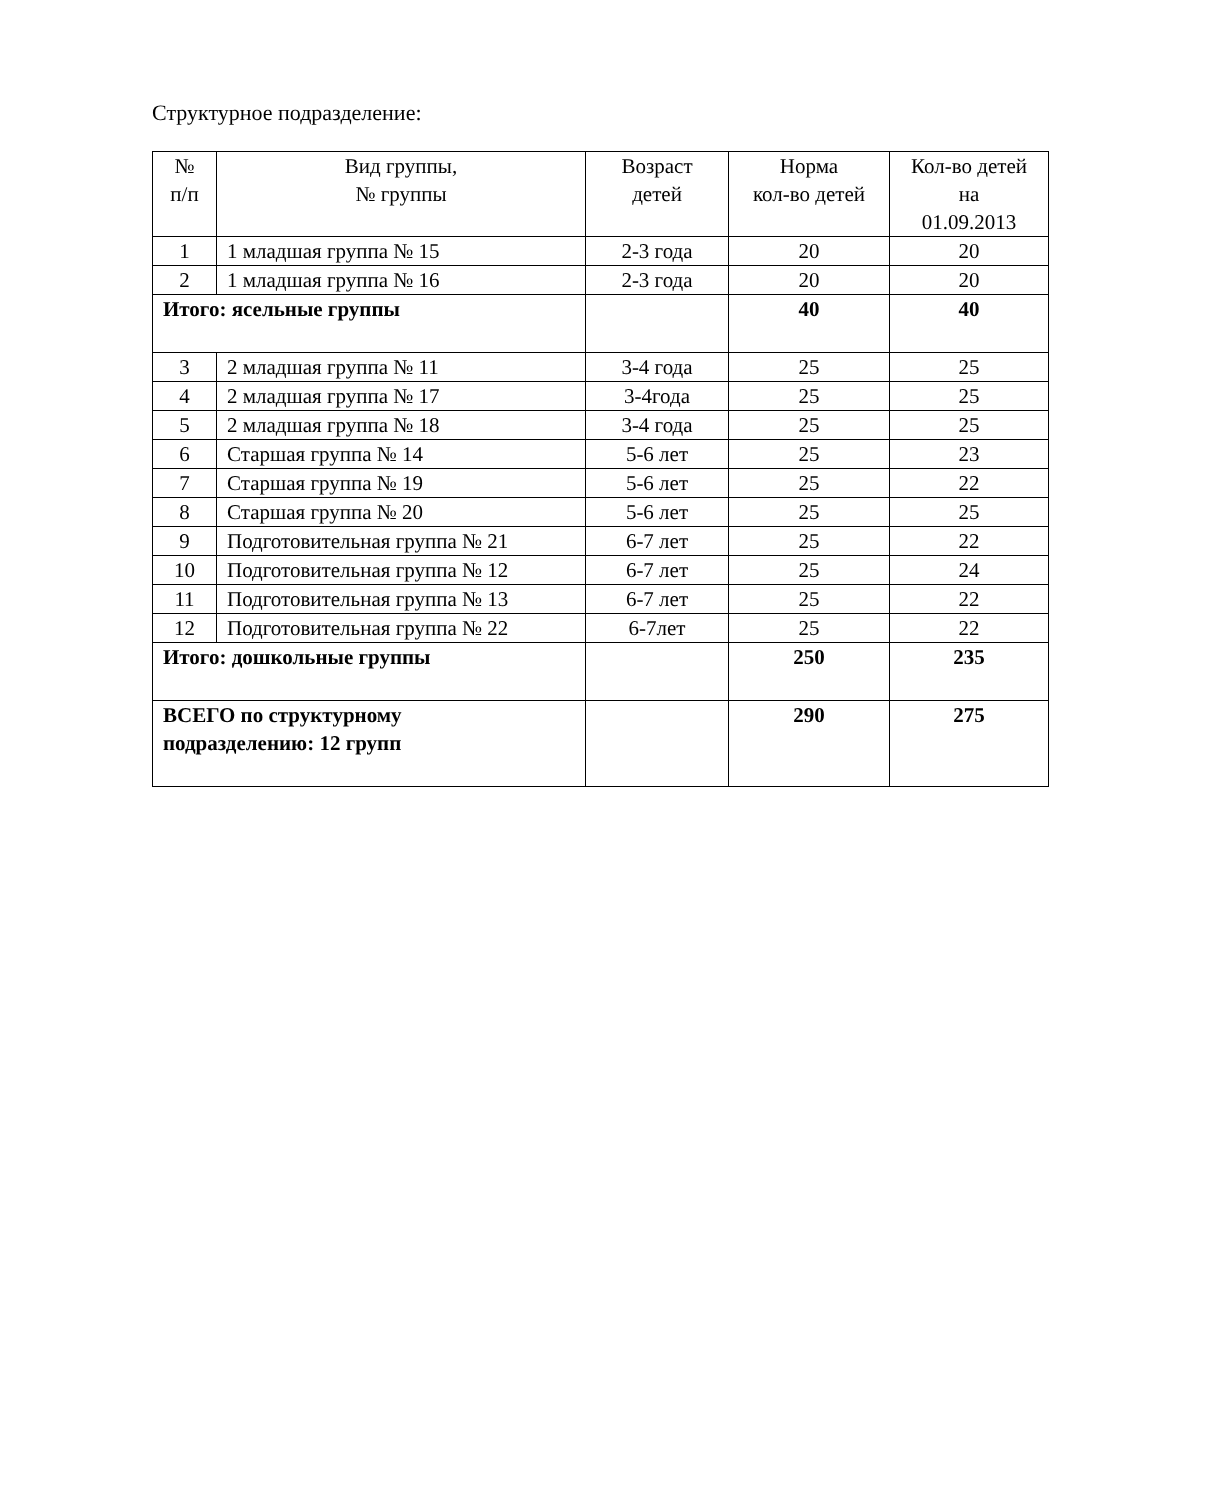Структурное подразделение:
| № п/п | Вид группы, № группы | Возраст детей | Норма кол-во детей | Кол-во детей на 01.09.2013 |
| --- | --- | --- | --- | --- |
| 1 | 1 младшая группа № 15 | 2-3 года | 20 | 20 |
| 2 | 1 младшая группа № 16 | 2-3 года | 20 | 20 |
| Итого: ясельные группы | | | 40 | 40 |
| 3 | 2 младшая группа № 11 | 3-4 года | 25 | 25 |
| 4 | 2 младшая группа № 17 | 3-4года | 25 | 25 |
| 5 | 2 младшая группа № 18 | 3-4 года | 25 | 25 |
| 6 | Старшая группа № 14 | 5-6 лет | 25 | 23 |
| 7 | Старшая группа № 19 | 5-6 лет | 25 | 22 |
| 8 | Старшая группа № 20 | 5-6 лет | 25 | 25 |
| 9 | Подготовительная группа № 21 | 6-7 лет | 25 | 22 |
| 10 | Подготовительная группа № 12 | 6-7 лет | 25 | 24 |
| 11 | Подготовительная группа № 13 | 6-7 лет | 25 | 22 |
| 12 | Подготовительная группа № 22 | 6-7лет | 25 | 22 |
| Итого: дошкольные группы | | | 250 | 235 |
| ВСЕГО по структурному подразделению: 12 групп | | | 290 | 275 |